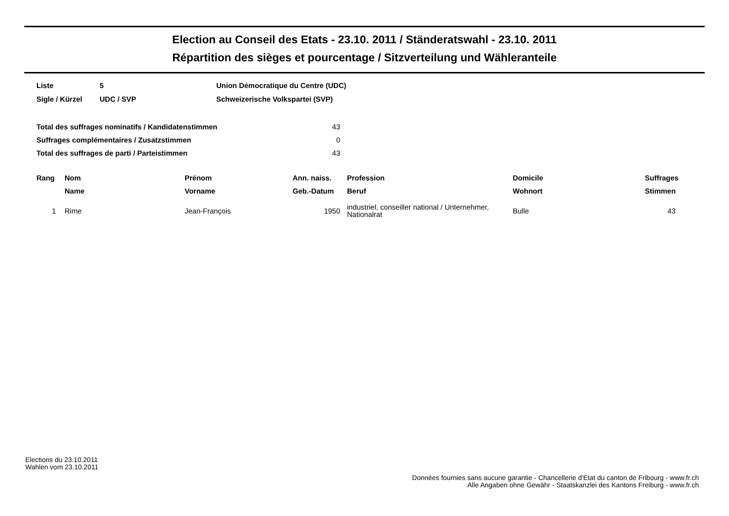Election au Conseil des Etats - 23.10. 2011 / Ständeratswahl - 23.10. 2011
Répartition des sièges et pourcentage / Sitzverteilung und Wähleranteile
| Liste | 5 | Union Démocratique du Centre (UDC) |
| Sigle / Kürzel | UDC / SVP | Schweizerische Volkspartei (SVP) |
| Total des suffrages nominatifs / Kandidatenstimmen | 43 |
| Suffrages complémentaires / Zusatzstimmen | 0 |
| Total des suffrages de parti / Parteistimmen | 43 |
| Rang | Nom | Prénom | Ann. naiss. | Profession | Domicile | Suffrages |
| --- | --- | --- | --- | --- | --- | --- |
| | Name | Vorname | Geb.-Datum | Beruf | Wohnort | Stimmen |
| 1 | Rime | Jean-François | 1950 | industriel, conseiller national / Unternehmer, Nationalrat | Bulle | 43 |
Elections du 23.10.2011
Wahlen vom 23.10.2011
Données fournies sans aucune garantie - Chancellerie d'Etat du canton de Fribourg - www.fr.ch
Alle Angaben ohne Gewähr - Staatskanzlei des Kantons Freiburg - www.fr.ch